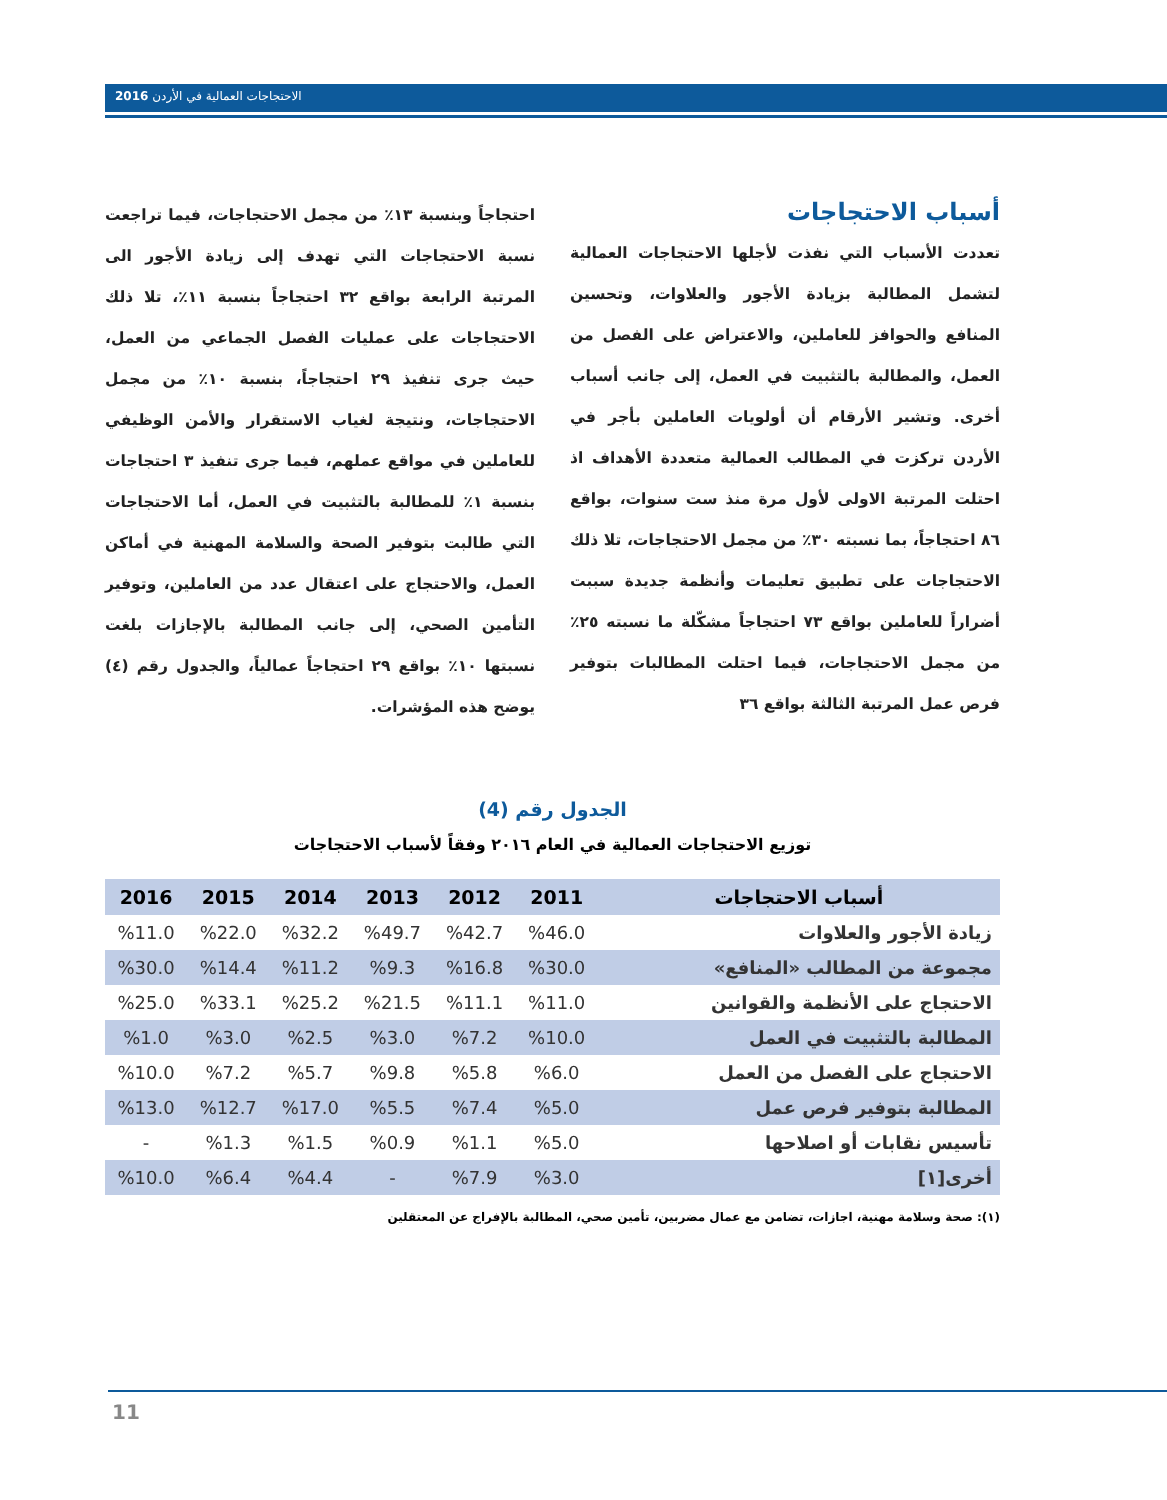الاحتجاجات العمالية في الأردن 2016
أسباب الاحتجاجات
تعددت الأسباب التي نفذت لأجلها الاحتجاجات العمالية لتشمل المطالبة بزيادة الأجور والعلاوات، وتحسين المنافع والحوافز للعاملين، والاعتراض على الفصل من العمل، والمطالبة بالتثبيت في العمل، إلى جانب أسباب أخرى. وتشير الأرقام أن أولويات العاملين بأجر في الأردن تركزت في المطالب العمالية متعددة الأهداف اذ احتلت المرتبة الاولى لأول مرة منذ ست سنوات، بواقع ٨٦ احتجاجاً، بما نسبته ٣٠٪ من مجمل الاحتجاجات، تلا ذلك الاحتجاجات على تطبيق تعليمات وأنظمة جديدة سببت أضراراً للعاملين بواقع ٧٣ احتجاجاً مشكّلة ما نسبته ٢٥٪ من مجمل الاحتجاجات، فيما احتلت المطالبات بتوفير فرص عمل المرتبة الثالثة بواقع ٣٦
احتجاجاً وبنسبة ١٣٪ من مجمل الاحتجاجات، فيما تراجعت نسبة الاحتجاجات التي تهدف إلى زيادة الأجور الى المرتبة الرابعة بواقع ٣٢ احتجاجاً بنسبة ١١٪، تلا ذلك الاحتجاجات على عمليات الفصل الجماعي من العمل، حيث جرى تنفيذ ٢٩ احتجاجاً، بنسبة ١٠٪ من مجمل الاحتجاجات، ونتيجة لغياب الاستقرار والأمن الوظيفي للعاملين في مواقع عملهم، فيما جرى تنفيذ ٣ احتجاجات بنسبة ١٪ للمطالبة بالتثبيت في العمل، أما الاحتجاجات التي طالبت بتوفير الصحة والسلامة المهنية في أماكن العمل، والاحتجاج على اعتقال عدد من العاملين، وتوفير التأمين الصحي، إلى جانب المطالبة بالإجازات بلغت نسبتها ١٠٪ بواقع ٢٩ احتجاجاً عمالياً، والجدول رقم (٤) يوضح هذه المؤشرات.
الجدول رقم (4)
توزيع الاحتجاجات العمالية في العام ٢٠١٦ وفقاً لأسباب الاحتجاجات
| أسباب الاحتجاجات | 2011 | 2012 | 2013 | 2014 | 2015 | 2016 |
| --- | --- | --- | --- | --- | --- | --- |
| زيادة الأجور والعلاوات | %46.0 | %42.7 | %49.7 | %32.2 | %22.0 | %11.0 |
| مجموعة من المطالب «المنافع» | %30.0 | %16.8 | %9.3 | %11.2 | %14.4 | %30.0 |
| الاحتجاج على الأنظمة والقوانين | %11.0 | %11.1 | %21.5 | %25.2 | %33.1 | %25.0 |
| المطالبة بالتثبيت في العمل | %10.0 | %7.2 | %3.0 | %2.5 | %3.0 | %1.0 |
| الاحتجاج على الفصل من العمل | %6.0 | %5.8 | %9.8 | %5.7 | %7.2 | %10.0 |
| المطالبة بتوفير فرص عمل | %5.0 | %7.4 | %5.5 | %17.0 | %12.7 | %13.0 |
| تأسيس نقابات أو اصلاحها | %5.0 | %1.1 | %0.9 | %1.5 | %1.3 | - |
| أخرى[١] | %3.0 | %7.9 | - | %4.4 | %6.4 | %10.0 |
(١): صحة وسلامة مهنية، اجازات، تضامن مع عمال مضربين، تأمين صحي، المطالبة بالإفراج عن المعتقلين
11